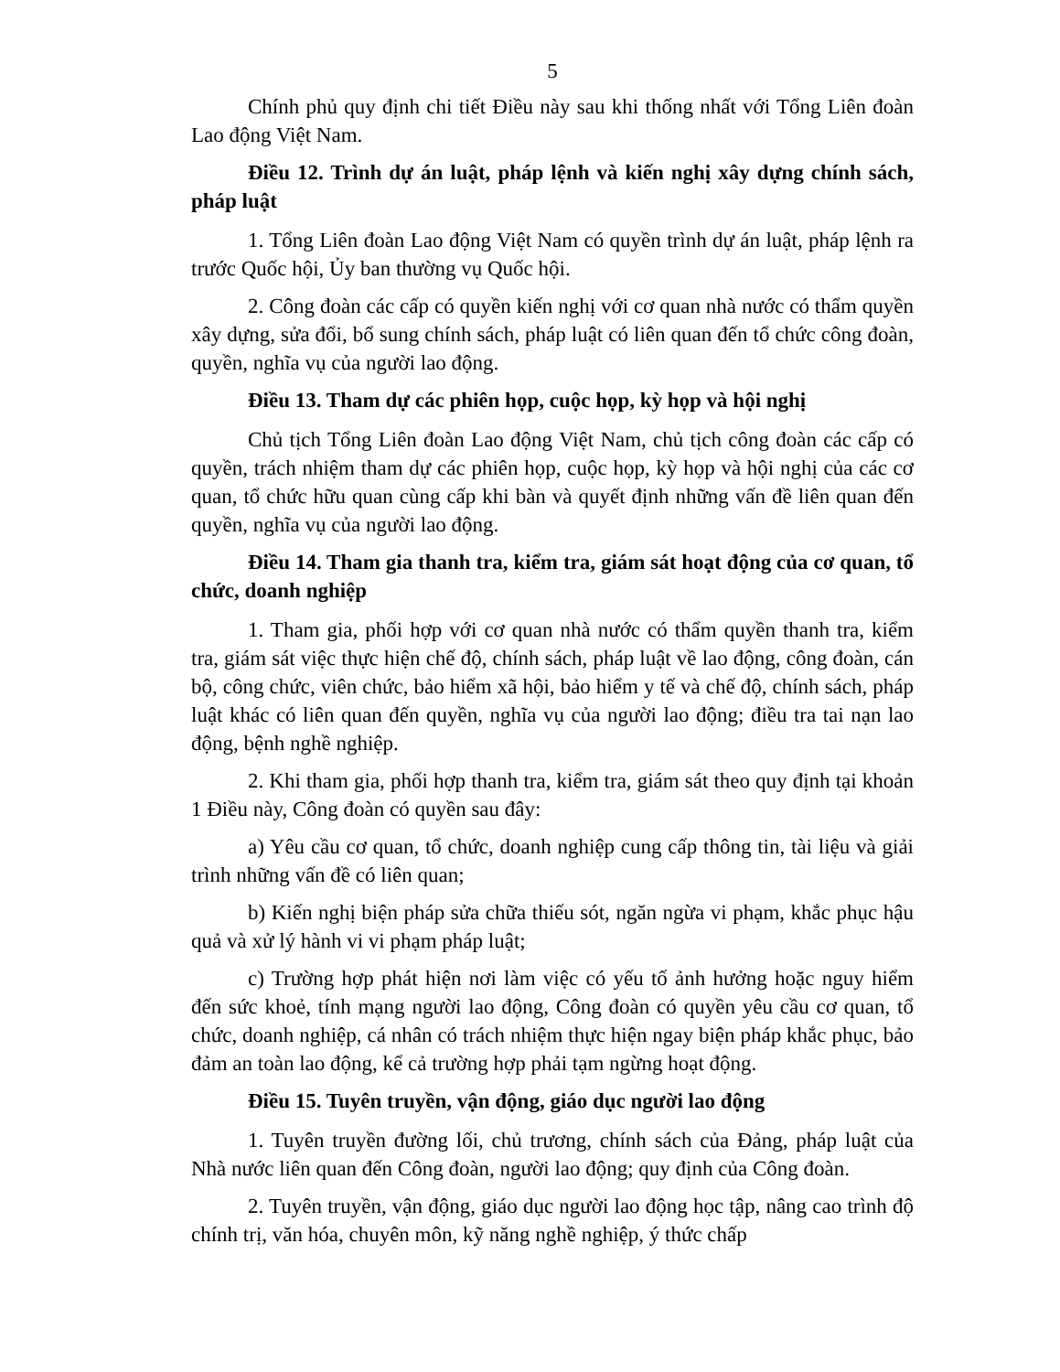5
Chính phủ quy định chi tiết Điều này sau khi thống nhất với Tổng Liên đoàn Lao động Việt Nam.
Điều 12. Trình dự án luật, pháp lệnh và kiến nghị xây dựng chính sách, pháp luật
1. Tổng Liên đoàn Lao động Việt Nam có quyền trình dự án luật, pháp lệnh ra trước Quốc hội, Ủy ban thường vụ Quốc hội.
2. Công đoàn các cấp có quyền kiến nghị với cơ quan nhà nước có thẩm quyền xây dựng, sửa đổi, bổ sung chính sách, pháp luật có liên quan đến tổ chức công đoàn, quyền, nghĩa vụ của người lao động.
Điều 13. Tham dự các phiên họp, cuộc họp, kỳ họp và hội nghị
Chủ tịch Tổng Liên đoàn Lao động Việt Nam, chủ tịch công đoàn các cấp có quyền, trách nhiệm tham dự các phiên họp, cuộc họp, kỳ họp và hội nghị của các cơ quan, tổ chức hữu quan cùng cấp khi bàn và quyết định những vấn đề liên quan đến quyền, nghĩa vụ của người lao động.
Điều 14. Tham gia thanh tra, kiểm tra, giám sát hoạt động của cơ quan, tổ chức, doanh nghiệp
1. Tham gia, phối hợp với cơ quan nhà nước có thẩm quyền thanh tra, kiểm tra, giám sát việc thực hiện chế độ, chính sách, pháp luật về lao động, công đoàn, cán bộ, công chức, viên chức, bảo hiểm xã hội, bảo hiểm y tế và chế độ, chính sách, pháp luật khác có liên quan đến quyền, nghĩa vụ của người lao động; điều tra tai nạn lao động, bệnh nghề nghiệp.
2. Khi tham gia, phối hợp thanh tra, kiểm tra, giám sát theo quy định tại khoản 1 Điều này, Công đoàn có quyền sau đây:
a) Yêu cầu cơ quan, tổ chức, doanh nghiệp cung cấp thông tin, tài liệu và giải trình những vấn đề có liên quan;
b) Kiến nghị biện pháp sửa chữa thiếu sót, ngăn ngừa vi phạm, khắc phục hậu quả và xử lý hành vi vi phạm pháp luật;
c) Trường hợp phát hiện nơi làm việc có yếu tố ảnh hưởng hoặc nguy hiểm đến sức khoẻ, tính mạng người lao động, Công đoàn có quyền yêu cầu cơ quan, tổ chức, doanh nghiệp, cá nhân có trách nhiệm thực hiện ngay biện pháp khắc phục, bảo đảm an toàn lao động, kể cả trường hợp phải tạm ngừng hoạt động.
Điều 15. Tuyên truyền, vận động, giáo dục người lao động
1. Tuyên truyền đường lối, chủ trương, chính sách của Đảng, pháp luật của Nhà nước liên quan đến Công đoàn, người lao động; quy định của Công đoàn.
2. Tuyên truyền, vận động, giáo dục người lao động học tập, nâng cao trình độ chính trị, văn hóa, chuyên môn, kỹ năng nghề nghiệp, ý thức chấp